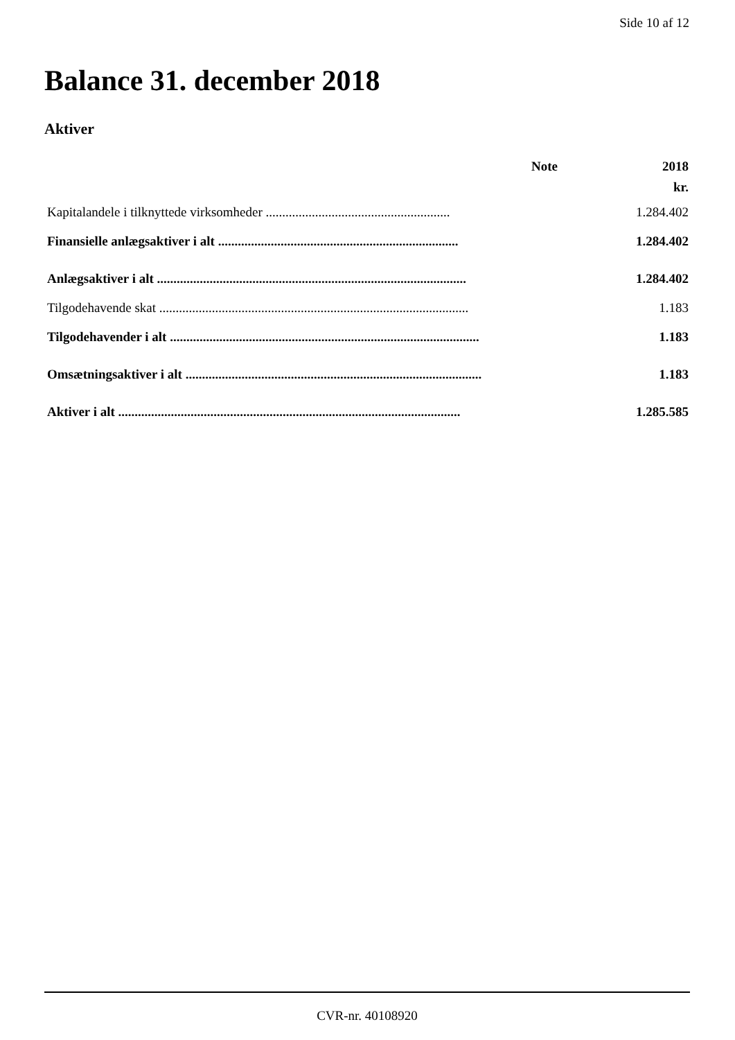Side 10 af 12
Balance 31. december 2018
Aktiver
| | Note | 2018 |
| --- | --- | --- |
| | | kr. |
| Kapitalandele i tilknyttede virksomheder ........................................................ | | 1.284.402 |
| Finansielle anlægsaktiver i alt ......................................................................... | | 1.284.402 |
| Anlægsaktiver i alt .............................................................................................. | | 1.284.402 |
| Tilgodehavende skat .............................................................................................. | | 1.183 |
| Tilgodehavender i alt .............................................................................................. | | 1.183 |
| Omsætningsaktiver i alt .......................................................................................... | | 1.183 |
| Aktiver i alt ........................................................................................................ | | 1.285.585 |
CVR-nr. 40108920